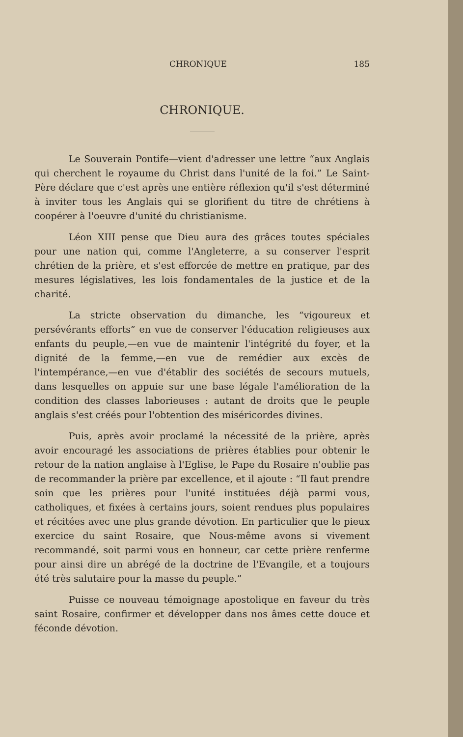CHRONIQUE 185
CHRONIQUE.
Le Souverain Pontife—vient d'adresser une lettre “aux Anglais qui cherchent le royaume du Christ dans l'unité de la foi.” Le Saint-Père déclare que c'est après une entière réflexion qu'il s'est déterminé à inviter tous les Anglais qui se glorifient du titre de chrétiens à coopérer à l'oeuvre d'unité du christianisme.
Léon XIII pense que Dieu aura des grâces toutes spéciales pour une nation qui, comme l'Angleterre, a su conserver l'esprit chrétien de la prière, et s'est efforcée de mettre en pratique, par des mesures législatives, les lois fondamentales de la justice et de la charité.
La stricte observation du dimanche, les “vigoureux et persévérants efforts” en vue de conserver l'éducation religieuses aux enfants du peuple,—en vue de maintenir l'intégrité du foyer, et la dignité de la femme,—en vue de remédier aux excès de l'intempérance,—en vue d'établir des sociétés de secours mutuels, dans lesquelles on appuie sur une base légale l'amélioration de la condition des classes laborieuses : autant de droits que le peuple anglais s'est créés pour l'obtention des miséricordes divines.
Puis, après avoir proclamé la nécessité de la prière, après avoir encouragé les associations de prières établies pour obtenir le retour de la nation anglaise à l'Eglise, le Pape du Rosaire n'oublie pas de recommander la prière par excellence, et il ajoute : “Il faut prendre soin que les prières pour l'unité instituées déjà parmi vous, catholiques, et fixées à certains jours, soient rendues plus populaires et récitées avec une plus grande dévotion. En particulier que le pieux exercice du saint Rosaire, que Nous-même avons si vivement recommandé, soit parmi vous en honneur, car cette prière renferme pour ainsi dire un abrégé de la doctrine de l'Evangile, et a toujours été très salutaire pour la masse du peuple.”
Puisse ce nouveau témoignage apostolique en faveur du très saint Rosaire, confirmer et développer dans nos âmes cette douce et féconde dévotion.